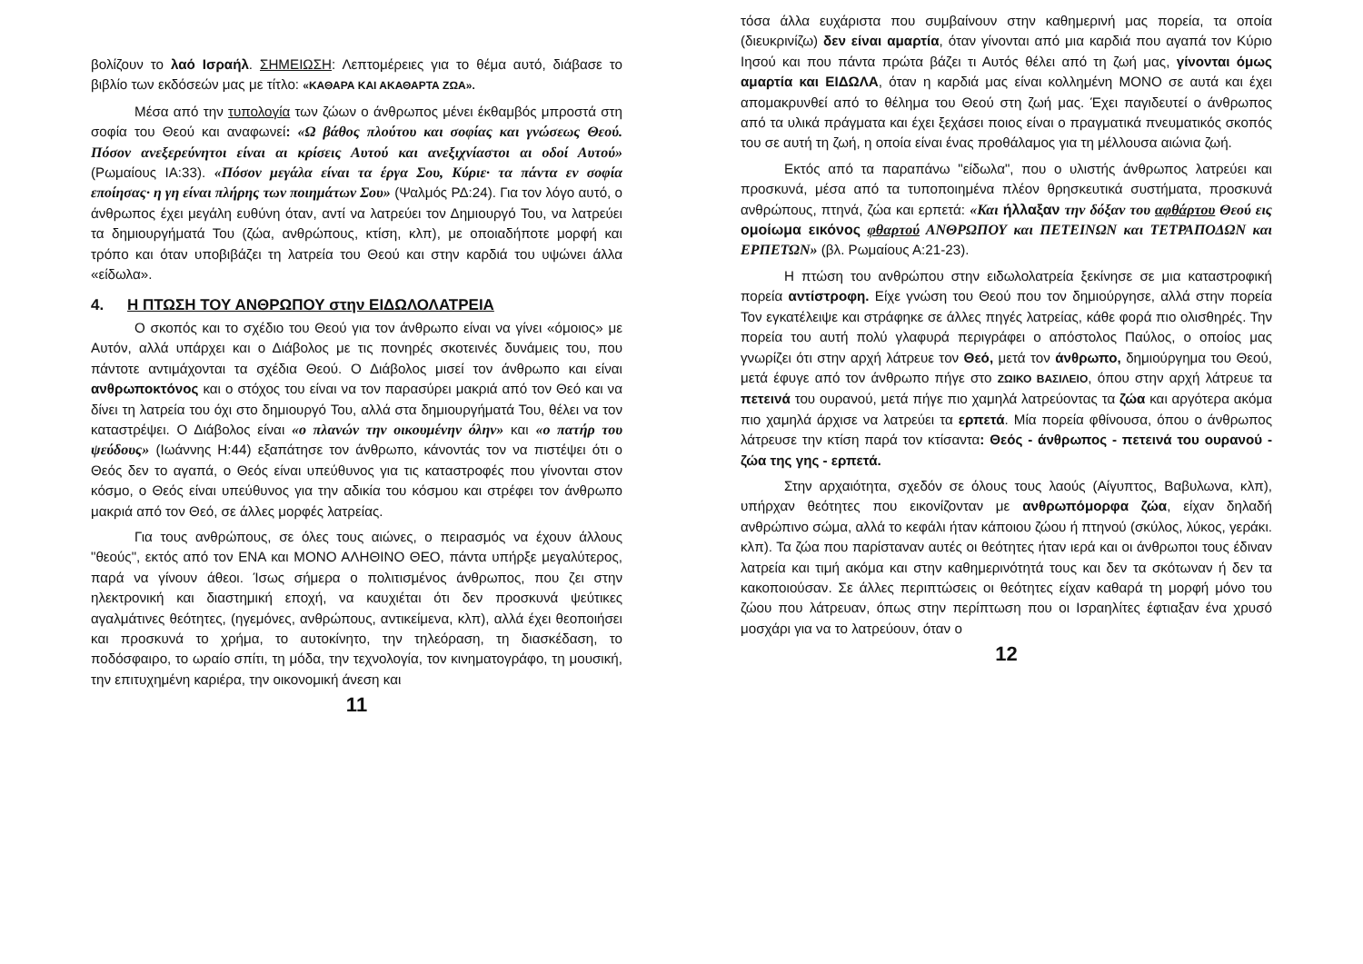βολίζουν το λαό Ισραήλ. ΣΗΜΕΙΩΣΗ: Λεπτομέρειες για το θέμα αυτό, διάβασε το βιβλίο των εκδόσεών μας με τίτλο: «ΚΑΘΑΡΑ ΚΑΙ ΑΚΑΘΑΡΤΑ ΖΩΑ».
Μέσα από την τυπολογία των ζώων ο άνθρωπος μένει έκθαμβός μπροστά στη σοφία του Θεού και αναφωνεί: «Ω βάθος πλούτου και σοφίας και γνώσεως Θεού. Πόσον ανεξερεύνητοι είναι αι κρίσεις Αυτού και ανεξιχνίαστοι αι οδοί Αυτού» (Ρωμαίους ΙΑ:33). «Πόσον μεγάλα είναι τα έργα Σου, Κύριε· τα πάντα εν σοφία εποίησας· η γη είναι πλήρης των ποιημάτων Σου» (Ψαλμός ΡΔ:24). Για τον λόγο αυτό, ο άνθρωπος έχει μεγάλη ευθύνη όταν, αντί να λατρεύει τον Δημιουργό Του, να λατρεύει τα δημιουργήματά Του (ζώα, ανθρώπους, κτίση, κλπ), με οποιαδήποτε μορφή και τρόπο και όταν υποβιβάζει τη λατρεία του Θεού και στην καρδιά του υψώνει άλλα «είδωλα».
4. Η ΠΤΩΣΗ ΤΟΥ ΑΝΘΡΩΠΟΥ στην ΕΙΔΩΛΟΛΑΤΡΕΙΑ
Ο σκοπός και το σχέδιο του Θεού για τον άνθρωπο είναι να γίνει «όμοιος» με Αυτόν, αλλά υπάρχει και ο Διάβολος με τις πονηρές σκοτεινές δυνάμεις του, που πάντοτε αντιμάχονται τα σχέδια Θεού. Ο Διάβολος μισεί τον άνθρωπο και είναι ανθρωποκτόνος και ο στόχος του είναι να τον παρασύρει μακριά από τον Θεό και να δίνει τη λατρεία του όχι στο δημιουργό Του, αλλά στα δημιουργήματά Του, θέλει να τον καταστρέψει. Ο Διάβολος είναι «ο πλανών την οικουμένην όλην» και «ο πατήρ του ψεύδους» (Ιωάννης Η:44) εξαπάτησε τον άνθρωπο, κάνοντάς τον να πιστέψει ότι ο Θεός δεν το αγαπά, ο Θεός είναι υπεύθυνος για τις καταστροφές που γίνονται στον κόσμο, ο Θεός είναι υπεύθυνος για την αδικία του κόσμου και στρέφει τον άνθρωπο μακριά από τον Θεό, σε άλλες μορφές λατρείας.
Για τους ανθρώπους, σε όλες τους αιώνες, ο πειρασμός να έχουν άλλους "θεούς", εκτός από τον ΕΝΑ και ΜΟΝΟ ΑΛΗΘΙΝΟ ΘΕΟ, πάντα υπήρξε μεγαλύτερος, παρά να γίνουν άθεοι. Ίσως σήμερα ο πολιτισμένος άνθρωπος, που ζει στην ηλεκτρονική και διαστημική εποχή, να καυχιέται ότι δεν προσκυνά ψεύτικες αγαλμάτινες θεότητες, (ηγεμόνες, ανθρώπους, αντικείμενα, κλπ), αλλά έχει θεοποιήσει και προσκυνά το χρήμα, το αυτοκίνητο, την τηλεόραση, τη διασκέδαση, το ποδόσφαιρο, το ωραίο σπίτι, τη μόδα, την τεχνολογία, τον κινηματογράφο, τη μουσική, την επιτυχημένη καριέρα, την οικονομική άνεση και
11
τόσα άλλα ευχάριστα που συμβαίνουν στην καθημερινή μας πορεία, τα οποία (διευκρινίζω) δεν είναι αμαρτία, όταν γίνονται από μια καρδιά που αγαπά τον Κύριο Ιησού και που πάντα πρώτα βάζει τι Αυτός θέλει από τη ζωή μας, γίνονται όμως αμαρτία και ΕΙΔΩΛΑ, όταν η καρδιά μας είναι κολλημένη ΜΟΝΟ σε αυτά και έχει απομακρυνθεί από το θέλημα του Θεού στη ζωή μας. Έχει παγιδευτεί ο άνθρωπος από τα υλικά πράγματα και έχει ξεχάσει ποιος είναι ο πραγματικά πνευματικός σκοπός του σε αυτή τη ζωή, η οποία είναι ένας προθάλαμος για τη μέλλουσα αιώνια ζωή.
Εκτός από τα παραπάνω "είδωλα", που ο υλιστής άνθρωπος λατρεύει και προσκυνά, μέσα από τα τυποποιημένα πλέον θρησκευτικά συστήματα, προσκυνά ανθρώπους, πτηνά, ζώα και ερπετά: «Και ήλλαξαν την δόξαν του αφθάρτου Θεού εις ομοίωμα εικόνος φθαρτού ΑΝΘΡΩΠΟΥ και ΠΕΤΕΙΝΩΝ και ΤΕΤΡΑΠΟΔΩΝ και ΕΡΠΕΤΩΝ» (βλ. Ρωμαίους Α:21-23).
Η πτώση του ανθρώπου στην ειδωλολατρεία ξεκίνησε σε μια καταστροφική πορεία αντίστροφη. Είχε γνώση του Θεού που τον δημιούργησε, αλλά στην πορεία Τον εγκατέλειψε και στράφηκε σε άλλες πηγές λατρείας, κάθε φορά πιο ολισθηρές. Την πορεία του αυτή πολύ γλαφυρά περιγράφει ο απόστολος Παύλος, ο οποίος μας γνωρίζει ότι στην αρχή λάτρευε τον Θεό, μετά τον άνθρωπο, δημιούργημα του Θεού, μετά έφυγε από τον άνθρωπο πήγε στο ΖΩΙΚΟ ΒΑΣΙΛΕΙΟ, όπου στην αρχή λάτρευε τα πετεινά του ουρανού, μετά πήγε πιο χαμηλά λατρεύοντας τα ζώα και αργότερα ακόμα πιο χαμηλά άρχισε να λατρεύει τα ερπετά. Μία πορεία φθίνουσα, όπου ο άνθρωπος λάτρευσε την κτίση παρά τον κτίσαντα: Θεός - άνθρωπος - πετεινά του ουρανού - ζώα της γης - ερπετά.
Στην αρχαιότητα, σχεδόν σε όλους τους λαούς (Αίγυπτος, Βαβυλωνα, κλπ), υπήρχαν θεότητες που εικονίζονταν με ανθρωπόμορφα ζώα, είχαν δηλαδή ανθρώπινο σώμα, αλλά το κεφάλι ήταν κάποιου ζώου ή πτηνού (σκύλος, λύκος, γεράκι. κλπ). Τα ζώα που παρίσταναν αυτές οι θεότητες ήταν ιερά και οι άνθρωποι τους έδιναν λατρεία και τιμή ακόμα και στην καθημερινότητά τους και δεν τα σκότωναν ή δεν τα κακοποιούσαν. Σε άλλες περιπτώσεις οι θεότητες είχαν καθαρά τη μορφή μόνο του ζώου που λάτρευαν, όπως στην περίπτωση που οι Ισραηλίτες έφτιαξαν ένα χρυσό μοσχάρι για να το λατρεύουν, όταν ο
12